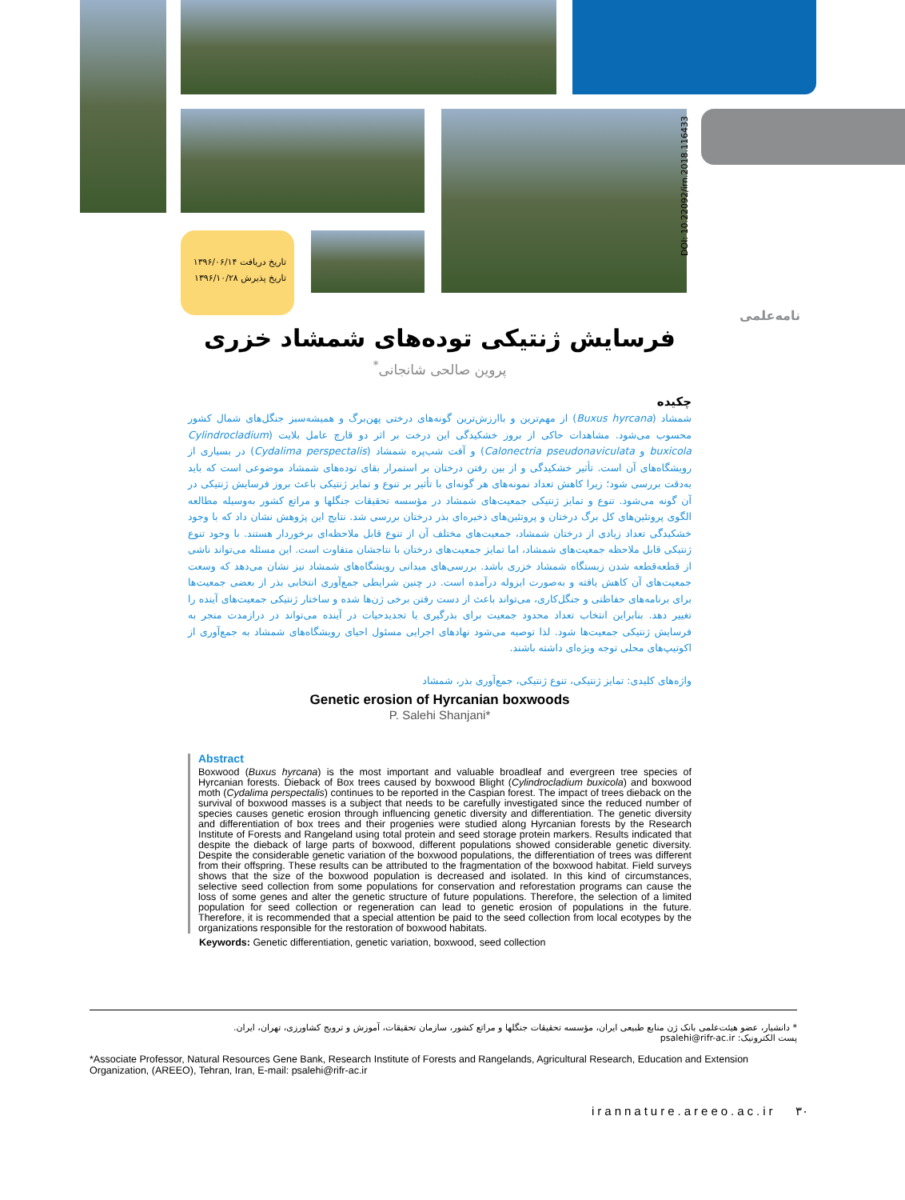تاریخ دریافت ۱۳۹۶/۰۶/۱۴
تاریخ پذیرش ۱۳۹۶/۱۰/۲۸
DOI: 10.22092/irn.2018.116433
نامه‌علمی
فرسایش ژنتیکی توده‌های شمشاد خزری
پروین صالحی شانجانی<sup>*</sup>
چکیده
شمشاد (Buxus hyrcana) از مهم‌ترین و باارزش‌ترین گونه‌های درختی پهن‌برگ و همیشه‌سبز جنگل‌های شمال کشور محسوب می‌شود. مشاهدات حاکی از بروز خشکیدگی این درخت بر اثر دو قارچ عامل بلایت (Cylindrocladium buxicola و Calonectria pseudonaviculata) و آفت شب‌پره شمشاد (Cydalima perspectalis) در بسیاری از رویشگاه‌های آن است. تأثیر خشکیدگی و از بین رفتن درختان بر استمرار بقای توده‌های شمشاد موضوعی است که باید به‌دقت بررسی شود؛ زیرا کاهش تعداد نمونه‌های هر گونه‌ای با تأثیر بر تنوع و تمایز ژنتیکی باعث بروز فرسایش ژنتیکی در آن گونه می‌شود. تنوع و تمایز ژنتیکی جمعیت‌های شمشاد در مؤسسه تحقیقات جنگلها و مراتع کشور به‌وسیله مطالعه الگوی پروتئین‌های کل برگ درختان و پروتئین‌های ذخیره‌ای بذر درختان بررسی شد. نتایج این پژوهش نشان داد که با وجود خشکیدگی تعداد زیادی از درختان شمشاد، جمعیت‌های مختلف آن از تنوع قابل ملاحظه‌ای برخوردار هستند. با وجود تنوع ژنتیکی قابل ملاحظه جمعیت‌های شمشاد، اما تمایز جمعیت‌های درختان با نتاجشان متفاوت است. این مسئله می‌تواند ناشی از قطعه‌قطعه شدن زیستگاه شمشاد خزری باشد. بررسی‌های میدانی رویشگاه‌های شمشاد نیز نشان می‌دهد که وسعت جمعیت‌های آن کاهش یافته و به‌صورت ایزوله درآمده است. در چنین شرایطی جمع‌آوری انتخابی بذر از بعضی جمعیت‌ها برای برنامه‌های حفاظتی و جنگل‌کاری، می‌تواند باعث از دست رفتن برخی ژن‌ها شده و ساختار ژنتیکی جمعیت‌های آینده را تغییر دهد. بنابراین انتخاب تعداد محدود جمعیت برای بذرگیری یا تجدیدحیات در آینده می‌تواند در درازمدت منجر به فرسایش ژنتیکی جمعیت‌ها شود. لذا توصیه می‌شود نهادهای اجرایی مسئول احیای رویشگاه‌های شمشاد به جمع‌آوری از اکوتیپ‌های محلی توجه ویژه‌ای داشته باشند.
واژه‌های کلیدی: تمایز ژنتیکی، تنوع ژنتیکی، جمع‌آوری بذر، شمشاد
Genetic erosion of Hyrcanian boxwoods
P. Salehi Shanjani*
Abstract
Boxwood (Buxus hyrcana) is the most important and valuable broadleaf and evergreen tree species of Hyrcanian forests. Dieback of Box trees caused by boxwood Blight (Cylindrocladium buxicola) and boxwood moth (Cydalima perspectalis) continues to be reported in the Caspian forest. The impact of trees dieback on the survival of boxwood masses is a subject that needs to be carefully investigated since the reduced number of species causes genetic erosion through influencing genetic diversity and differentiation. The genetic diversity and differentiation of box trees and their progenies were studied along Hyrcanian forests by the Research Institute of Forests and Rangeland using total protein and seed storage protein markers. Results indicated that despite the dieback of large parts of boxwood, different populations showed considerable genetic diversity. Despite the considerable genetic variation of the boxwood populations, the differentiation of trees was different from their offspring. These results can be attributed to the fragmentation of the boxwood habitat. Field surveys shows that the size of the boxwood population is decreased and isolated. In this kind of circumstances, selective seed collection from some populations for conservation and reforestation programs can cause the loss of some genes and alter the genetic structure of future populations. Therefore, the selection of a limited population for seed collection or regeneration can lead to genetic erosion of populations in the future. Therefore, it is recommended that a special attention be paid to the seed collection from local ecotypes by the organizations responsible for the restoration of boxwood habitats.
Keywords: Genetic differentiation, genetic variation, boxwood, seed collection
* دانشیار، عضو هیئت‌علمی بانک ژن منابع طبیعی ایران، مؤسسه تحقیقات جنگلها و مراتع کشور، سازمان تحقیقات، آموزش و ترویج کشاورزی، تهران، ایران.
پست الکترونیک: psalehi@rifr-ac.ir
*Associate Professor, Natural Resources Gene Bank, Research Institute of Forests and Rangelands, Agricultural Research, Education and Extension Organization, (AREEO), Tehran, Iran, E-mail: psalehi@rifr-ac.ir
irannature.areeo.ac.ir ۳۰